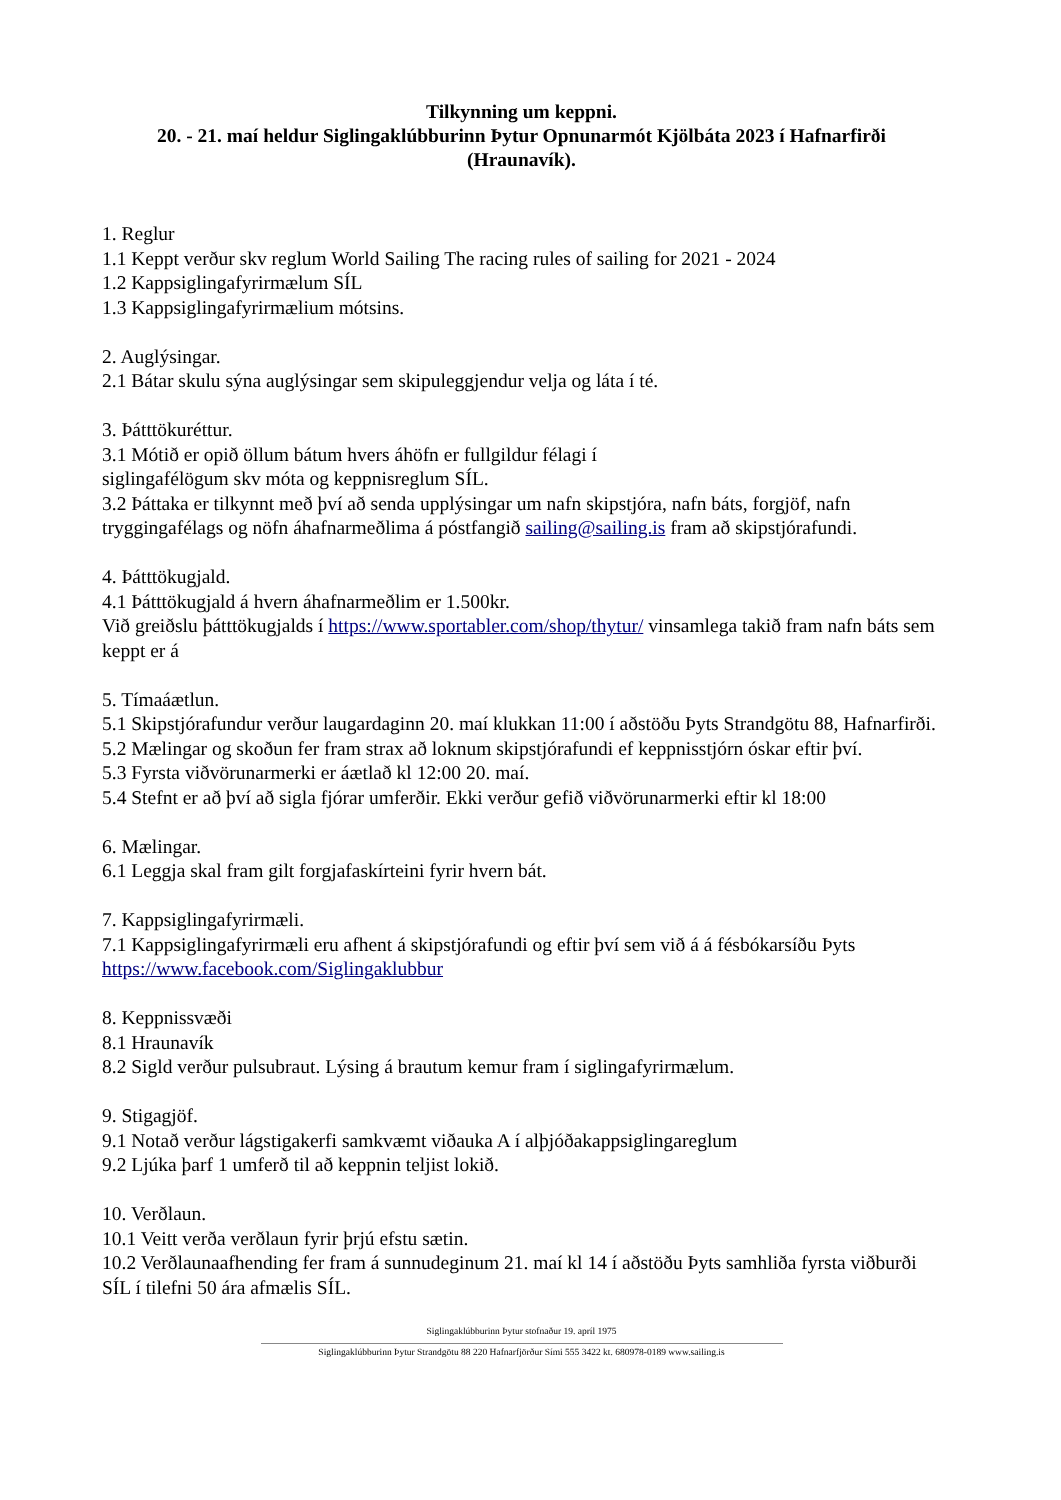Tilkynning um keppni.
20. - 21. maí heldur Siglingaklúbburinn Þytur Opnunarmót Kjölbáta 2023 í Hafnarfirði (Hraunavík).
1. Reglur
1.1 Keppt verður skv reglum World Sailing The racing rules of sailing for 2021 - 2024
1.2 Kappsiglingafyrirmælum SÍL
1.3 Kappsiglingafyrirmælium mótsins.
2. Auglýsingar.
2.1 Bátar skulu sýna auglýsingar sem skipuleggjendur velja og láta í té.
3. Þátttökuréttur.
3.1 Mótið er opið öllum bátum hvers áhöfn er fullgildur félagi í
siglingafélögum skv móta og keppnisreglum SÍL.
3.2 Þáttaka er tilkynnt með því að senda upplýsingar um nafn skipstjóra, nafn báts, forgjöf, nafn tryggingafélags og nöfn áhafnarmeðlima á póstfangið sailing@sailing.is fram að skipstjórafundi.
4. Þátttökugjald.
4.1 Þátttökugjald á hvern áhafnarmeðlim er 1.500kr.
Við greiðslu þátttökugjalds í https://www.sportabler.com/shop/thytur/ vinsamlega takið fram nafn báts sem keppt er á
5. Tímaáætlun.
5.1 Skipstjórafundur verður laugardaginn 20. maí klukkan 11:00 í aðstöðu Þyts Strandgötu 88, Hafnarfirði.
5.2 Mælingar og skoðun fer fram strax að loknum skipstjórafundi ef keppnisstjórn óskar eftir því.
5.3 Fyrsta viðvörunarmerki er áætlað kl 12:00 20. maí.
5.4 Stefnt er að því að sigla fjórar umferðir. Ekki verður gefið viðvörunarmerki eftir kl 18:00
6. Mælingar.
6.1 Leggja skal fram gilt forgjafaskírteini fyrir hvern bát.
7. Kappsiglingafyrirmæli.
7.1 Kappsiglingafyrirmæli eru afhent á skipstjórafundi og eftir því sem við á á fésbókarsíðu Þyts https://www.facebook.com/Siglingaklubbur
8. Keppnissvæði
8.1 Hraunavík
8.2 Sigld verður pulsubraut. Lýsing á brautum kemur fram í siglingafyrirmælum.
9. Stigagjöf.
9.1 Notað verður lágstigakerfi samkvæmt viðauka A í alþjóðakappsiglingareglum
9.2 Ljúka þarf 1 umferð til að keppnin teljist lokið.
10. Verðlaun.
10.1 Veitt verða verðlaun fyrir þrjú efstu sætin.
10.2 Verðlaunaafhending fer fram á sunnudeginum 21. maí kl 14 í aðstöðu Þyts samhliða fyrsta viðburði SÍL í tilefni 50 ára afmælis SÍL.
Siglingaklúbburinn Þytur stofnaður 19. apríl 1975
Siglingaklúbburinn Þytur Strandgötu 88 220 Hafnarfjörður Sími 555 3422 kt. 680978-0189 www.sailing.is